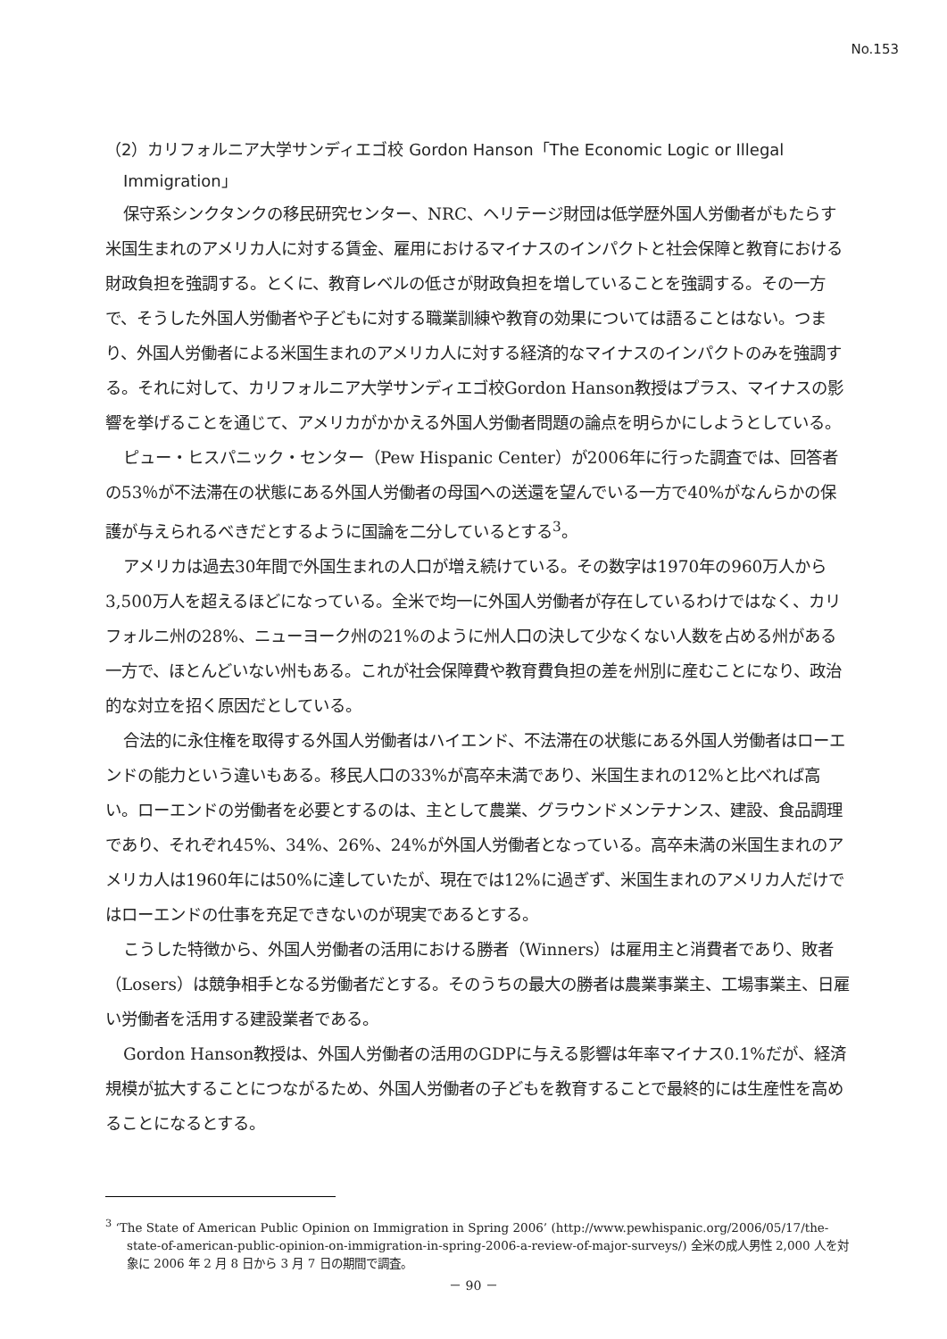No.153
（2）カリフォルニア大学サンディエゴ校 Gordon Hanson「The Economic Logic or Illegal Immigration」
保守系シンクタンクの移民研究センター、NRC、ヘリテージ財団は低学歴外国人労働者がもたらす米国生まれのアメリカ人に対する賃金、雇用におけるマイナスのインパクトと社会保障と教育における財政負担を強調する。とくに、教育レベルの低さが財政負担を増していることを強調する。その一方で、そうした外国人労働者や子どもに対する職業訓練や教育の効果については語ることはない。つまり、外国人労働者による米国生まれのアメリカ人に対する経済的なマイナスのインパクトのみを強調する。それに対して、カリフォルニア大学サンディエゴ校Gordon Hanson教授はプラス、マイナスの影響を挙げることを通じて、アメリカがかかえる外国人労働者問題の論点を明らかにしようとしている。
ピュー・ヒスパニック・センター（Pew Hispanic Center）が2006年に行った調査では、回答者の53％が不法滞在の状態にある外国人労働者の母国への送還を望んでいる一方で40%がなんらかの保護が与えられるべきだとするように国論を二分しているとする<sup>3</sup>。
アメリカは過去30年間で外国生まれの人口が増え続けている。その数字は1970年の960万人から3,500万人を超えるほどになっている。全米で均一に外国人労働者が存在しているわけではなく、カリフォルニ州の28%、ニューヨーク州の21%のように州人口の決して少なくない人数を占める州がある一方で、ほとんどいない州もある。これが社会保障費や教育費負担の差を州別に産むことになり、政治的な対立を招く原因だとしている。
合法的に永住権を取得する外国人労働者はハイエンド、不法滞在の状態にある外国人労働者はローエンドの能力という違いもある。移民人口の33%が高卒未満であり、米国生まれの12%と比べれば高い。ローエンドの労働者を必要とするのは、主として農業、グラウンドメンテナンス、建設、食品調理であり、それぞれ45%、34%、26%、24%が外国人労働者となっている。高卒未満の米国生まれのアメリカ人は1960年には50%に達していたが、現在では12%に過ぎず、米国生まれのアメリカ人だけではローエンドの仕事を充足できないのが現実であるとする。
こうした特徴から、外国人労働者の活用における勝者（Winners）は雇用主と消費者であり、敗者（Losers）は競争相手となる労働者だとする。そのうちの最大の勝者は農業事業主、工場事業主、日雇い労働者を活用する建設業者である。
Gordon Hanson教授は、外国人労働者の活用のGDPに与える影響は年率マイナス0.1%だが、経済規模が拡大することにつながるため、外国人労働者の子どもを教育することで最終的には生産性を高めることになるとする。
<sup>3</sup> ‘The State of American Public Opinion on Immigration in Spring 2006’ (http://www.pewhispanic.org/2006/05/17/the-state-of-american-public-opinion-on-immigration-in-spring-2006-a-review-of-major-surveys/) 全米の成人男性 2,000 人を対象に 2006 年 2 月 8 日から 3 月 7 日の期間で調査。
－ 90 －